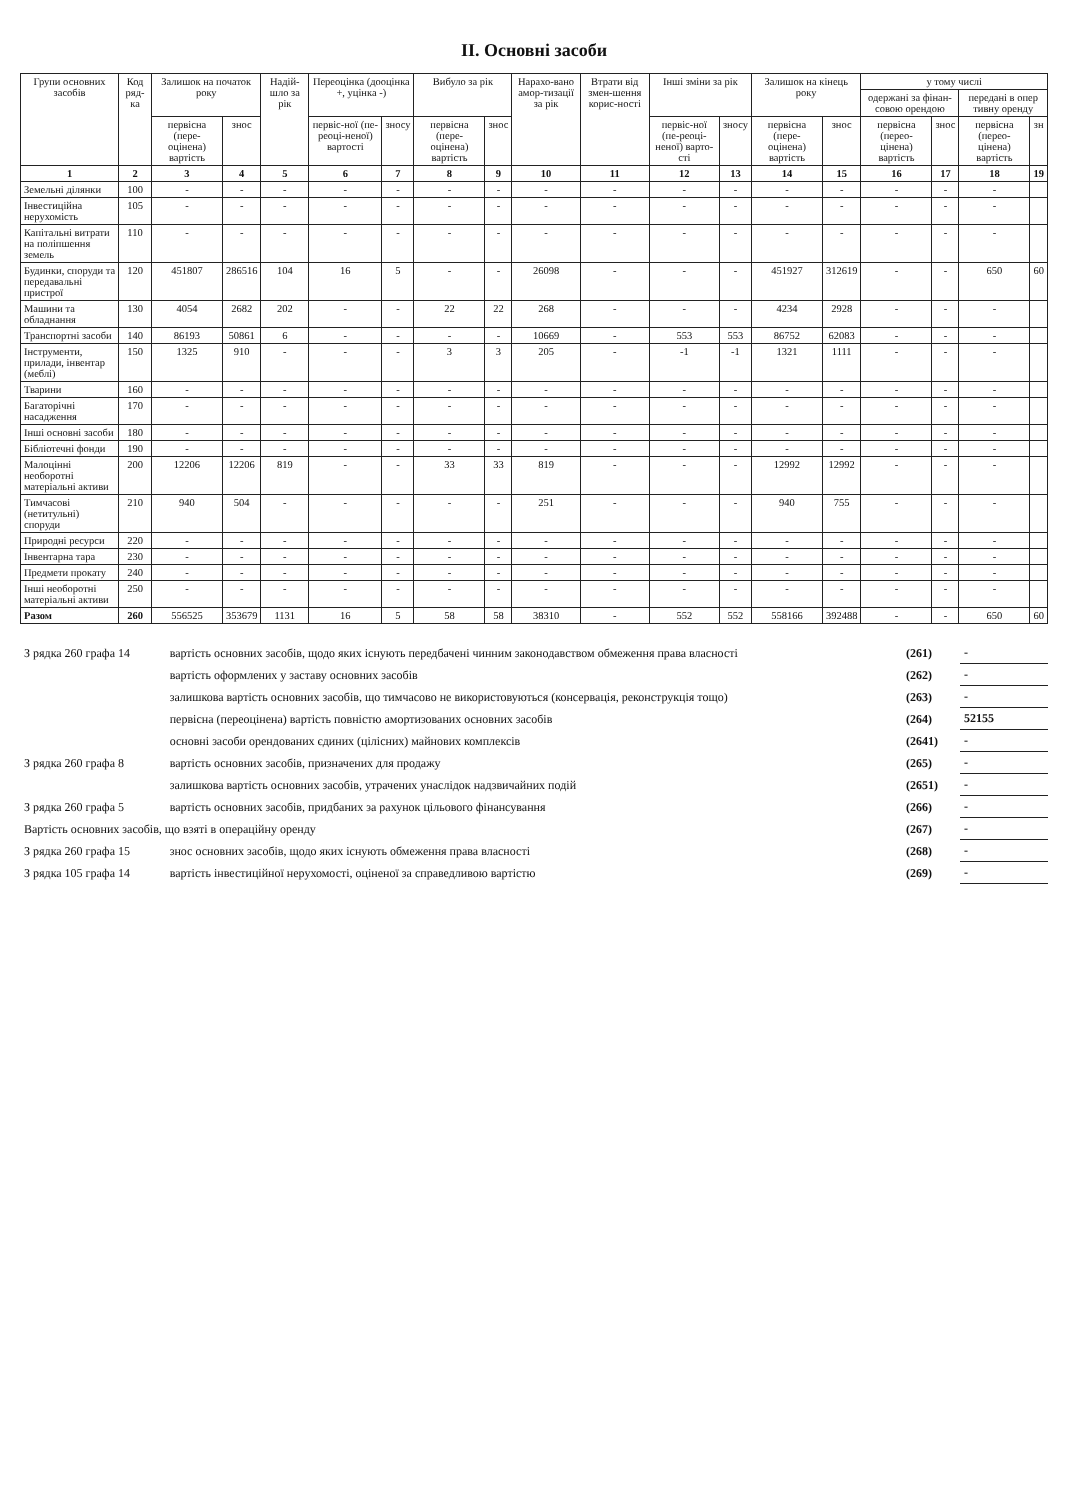ІІ. Основні засоби
| Групи основних засобів | Код ряд-ка | Залишок на початок року | | Надій-шло за рік | Переоцінка (дооцінка +, уцінка -) | | Вибуло за рік | | Нарахо-вано амор-тизації за рік | Втрати від змен-шення корис-ності | Інші зміни за рік | | Залишок на кінець року | | у тому числі | | | |
| --- | --- | --- | --- | --- | --- | --- | --- | --- | --- | --- | --- | --- | --- | --- | --- | --- | --- | --- |
| | | | | | | | | | | | | | | | одержані за фінан-совою орендою | | передані в опер тивну оренду | |
| | | первісна (пере-оцінена) вартість | знос | | первіс-ної (пе-реоці-неної) вартості | зносу | первісна (пере-оцінена) вартість | знос | | | первіс-ної (пе-реоці-неної) варто-сті | зносу | первісна (пере-оцінена) вартість | знос | первісна (перео-цінена) вартість | знос | первісна (перео-цінена) вартість | зн |
| 1 | 2 | 3 | 4 | 5 | 6 | 7 | 8 | 9 | 10 | 11 | 12 | 13 | 14 | 15 | 16 | 17 | 18 | 19 |
| Земельні ділянки | 100 | - | - | - | - | - | - | - | - | - | - | - | - | - | - | - | - | |
| Інвестиційна нерухомість | 105 | - | - | - | - | - | - | - | - | - | - | - | - | - | - | - | - | |
| Капітальні витрати на поліпшення земель | 110 | - | - | - | - | - | - | - | - | - | - | - | - | - | - | - | - | |
| Будинки, споруди та передавальні пристрої | 120 | 451807 | 286516 | 104 | 16 | 5 | - | - | 26098 | - | - | - | 451927 | 312619 | - | - | 650 | 60 |
| Машини та обладнання | 130 | 4054 | 2682 | 202 | - | - | 22 | 22 | 268 | - | - | - | 4234 | 2928 | - | - | - | |
| Транспортні засоби | 140 | 86193 | 50861 | 6 | - | - | - | - | 10669 | - | 553 | 553 | 86752 | 62083 | - | - | - | |
| Інструменти, прилади, інвентар (меблі) | 150 | 1325 | 910 | - | - | - | 3 | 3 | 205 | - | -1 | -1 | 1321 | 1111 | - | - | - | |
| Тварини | 160 | - | - | - | - | - | - | - | - | - | - | - | - | - | - | - | - | |
| Багаторічні насадження | 170 | - | - | - | - | - | - | - | - | - | - | - | - | - | - | - | - | |
| Інші основні засоби | 180 | - | - | - | - | - | - | - | - | - | - | - | - | - | - | - | - | |
| Бібліотечні фонди | 190 | - | - | - | - | - | - | - | - | - | - | - | - | - | - | - | - | |
| Малоцінні необоротні матеріальні активи | 200 | 12206 | 12206 | 819 | - | - | 33 | 33 | 819 | - | - | - | 12992 | 12992 | - | - | - | |
| Тимчасові (нетитульні) споруди | 210 | 940 | 504 | - | - | - | - | - | 251 | - | - | - | 940 | 755 | - | - | - | |
| Природні ресурси | 220 | - | - | - | - | - | - | - | - | - | - | - | - | - | - | - | - | |
| Інвентарна тара | 230 | - | - | - | - | - | - | - | - | - | - | - | - | - | - | - | - | |
| Предмети прокату | 240 | - | - | - | - | - | - | - | - | - | - | - | - | - | - | - | - | |
| Інші необоротні матеріальні активи | 250 | - | - | - | - | - | - | - | - | - | - | - | - | - | - | - | - | |
| Разом | 260 | 556525 | 353679 | 1131 | 16 | 5 | 58 | 58 | 38310 | - | 552 | 552 | 558166 | 392488 | - | - | 650 | 60 |
| З рядка 260 графа 14 | вартість основних засобів, щодо яких існують передбачені чинним законодавством обмеження права власності | (261) | - |
| | вартість оформлених у заставу основних засобів | (262) | - |
| | залишкова вартість основних засобів, що тимчасово не використовуються (консервація, реконструкція тощо) | (263) | - |
| | первісна (переоцінена) вартість повністю амортизованих основних засобів | (264) | 52155 |
| | основні засоби орендованих єдиних (цілісних) майнових комплексів | (2641) | - |
| З рядка 260 графа 8 | вартість основних засобів, призначених для продажу | (265) | - |
| | залишкова вартість основних засобів, утрачених унаслідок надзвичайних подій | (2651) | - |
| З рядка 260 графа 5 | вартість основних засобів, придбаних за рахунок цільового фінансування | (266) | - |
| Вартість основних засобів, що взяті в операційну оренду | | (267) | - |
| З рядка 260 графа 15 | знос основних засобів, щодо яких існують обмеження права власності | (268) | - |
| З рядка 105 графа 14 | вартість інвестиційної нерухомості, оціненої за справедливою вартістю | (269) | - |